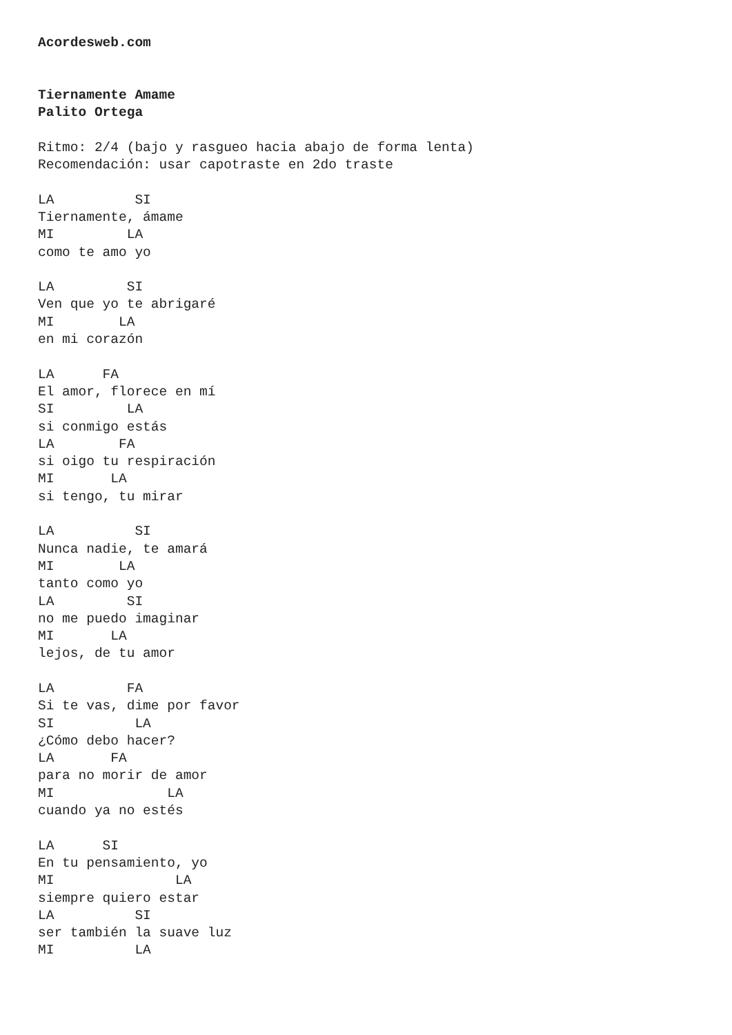Acordesweb.com


Tiernamente Amame
Palito Ortega

Ritmo: 2/4 (bajo y rasgueo hacia abajo de forma lenta)
Recomendación: usar capotraste en 2do traste

LA          SI
Tiernamente, ámame
MI         LA
como te amo yo

LA         SI
Ven que yo te abrigaré
MI        LA
en mi corazón

LA      FA
El amor, florece en mí
SI         LA
si conmigo estás
LA        FA
si oigo tu respiración
MI       LA
si tengo, tu mirar

LA          SI
Nunca nadie, te amará
MI        LA
tanto como yo
LA         SI
no me puedo imaginar
MI       LA
lejos, de tu amor

LA         FA
Si te vas, dime por favor
SI          LA
¿Cómo debo hacer?
LA       FA
para no morir de amor
MI              LA
cuando ya no estés

LA      SI
En tu pensamiento, yo
MI               LA
siempre quiero estar
LA          SI
ser también la suave luz
MI          LA